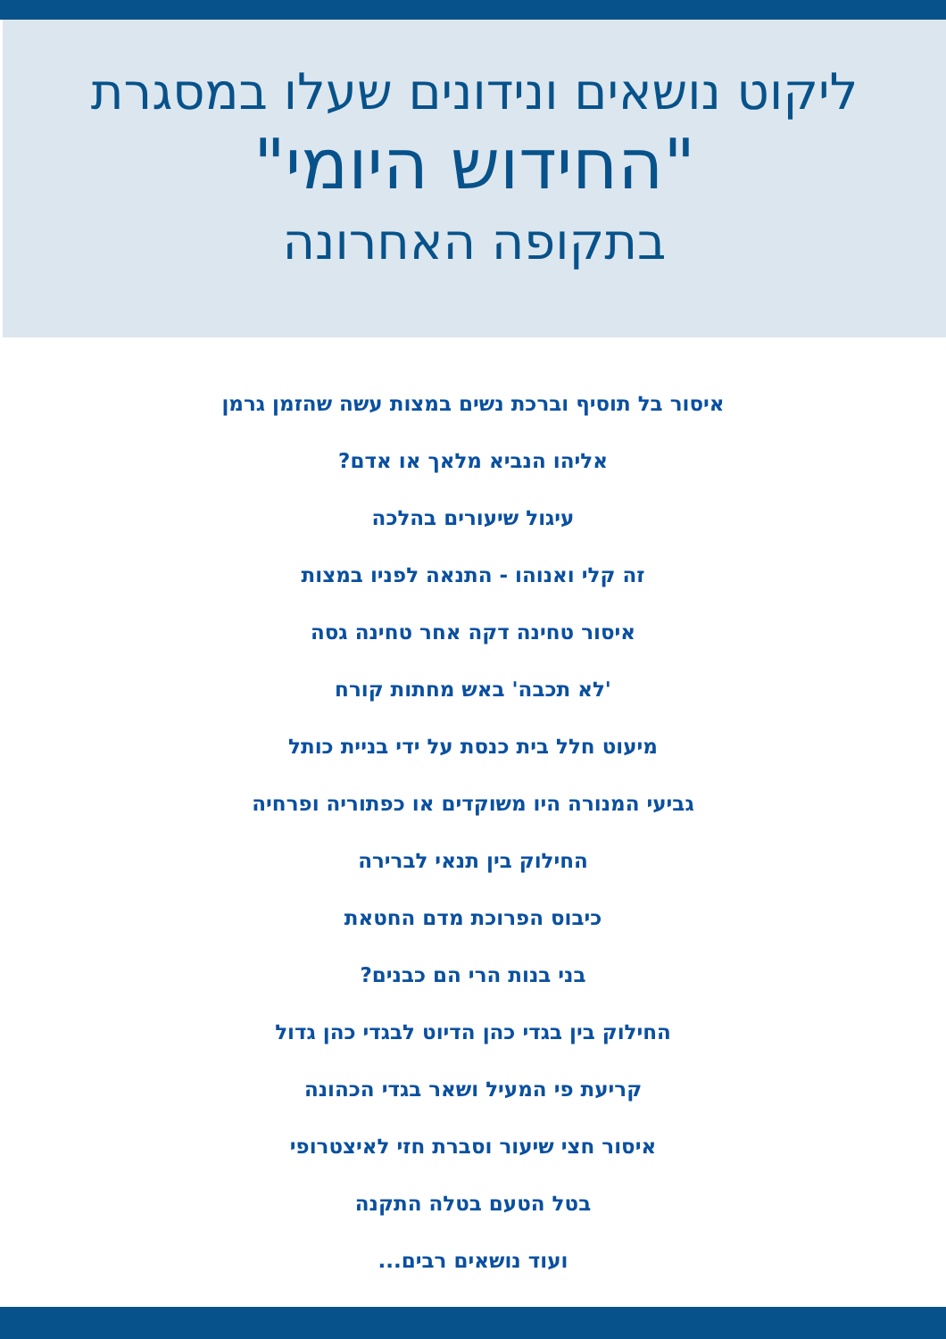ליקוט נושאים ונידונים שעלו במסגרת
"החידוש היומי"
בתקופה האחרונה
איסור בל תוסיף וברכת נשים במצות עשה שהזמן גרמן
אליהו הנביא מלאך או אדם?
עיגול שיעורים בהלכה
זה קלי ואנוהו - התנאה לפניו במצות
איסור טחינה דקה אחר טחינה גסה
'לא תכבה' באש מחתות קורח
מיעוט חלל בית כנסת על ידי בניית כותל
גביעי המנורה היו משוקדים או כפתוריה ופרחיה
החילוק בין תנאי לברירה
כיבוס הפרוכת מדם החטאת
בני בנות הרי הם כבנים?
החילוק בין בגדי כהן הדיוט לבגדי כהן גדול
קריעת פי המעיל ושאר בגדי הכהונה
איסור חצי שיעור וסברת חזי לאיצטרופי
בטל הטעם בטלה התקנה
ועוד נושאים רבים...